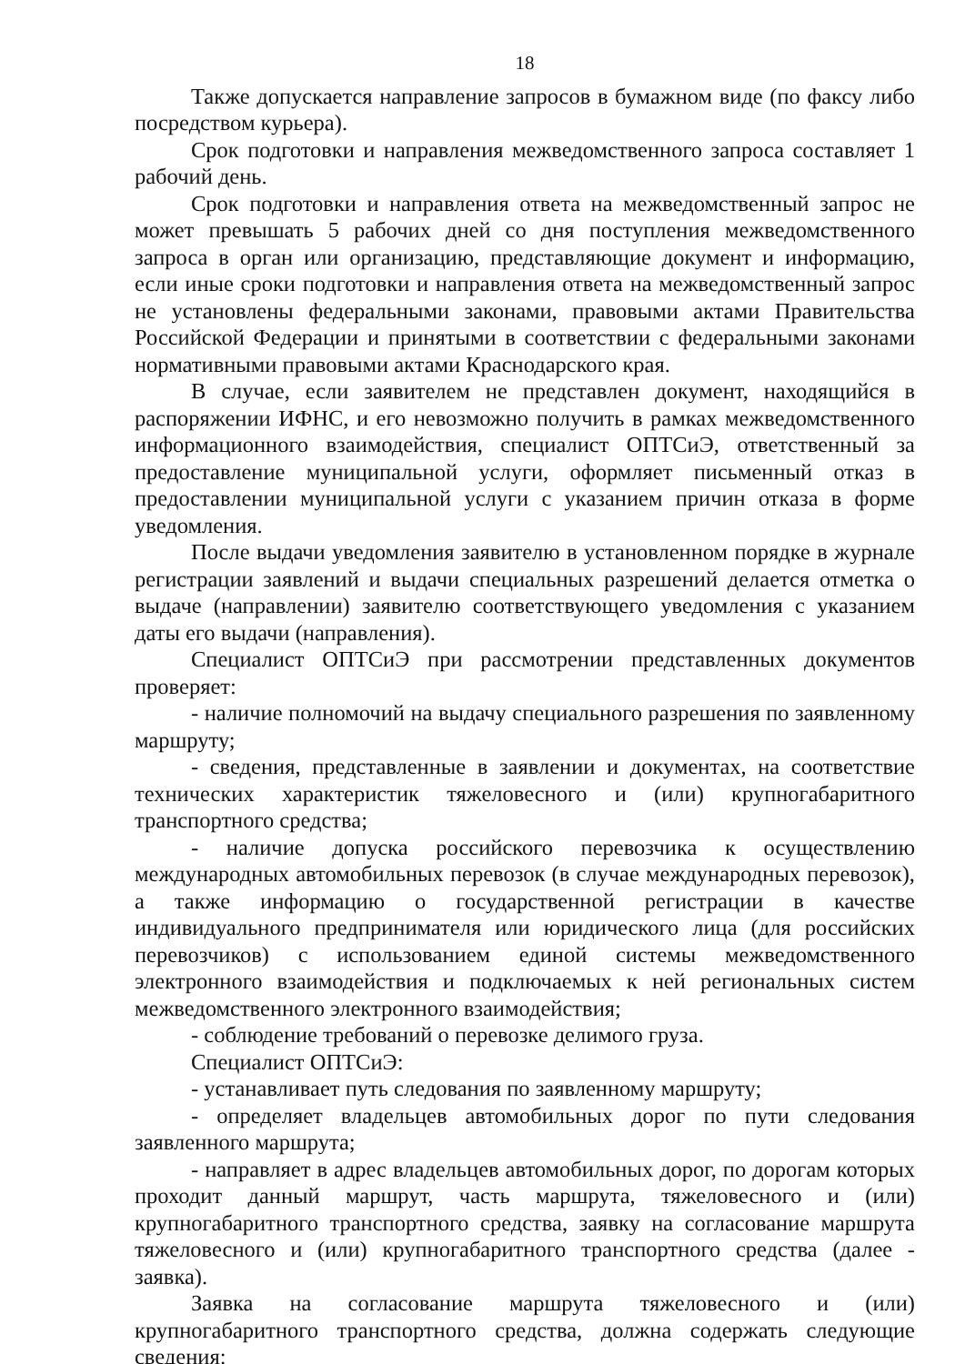18
Также допускается направление запросов в бумажном виде (по факсу либо посредством курьера).
Срок подготовки и направления межведомственного запроса составляет 1 рабочий день.
Срок подготовки и направления ответа на межведомственный запрос не может превышать 5 рабочих дней со дня поступления межведомственного запроса в орган или организацию, представляющие документ и информацию, если иные сроки подготовки и направления ответа на межведомственный запрос не установлены федеральными законами, правовыми актами Правительства Российской Федерации и принятыми в соответствии с федеральными законами нормативными правовыми актами Краснодарского края.
В случае, если заявителем не представлен документ, находящийся в распоряжении ИФНС, и его невозможно получить в рамках межведомственного информационного взаимодействия, специалист ОПТСиЭ, ответственный за предоставление муниципальной услуги, оформляет письменный отказ в предоставлении муниципальной услуги с указанием причин отказа в форме уведомления.
После выдачи уведомления заявителю в установленном порядке в журнале регистрации заявлений и выдачи специальных разрешений делается отметка о выдаче (направлении) заявителю соответствующего уведомления с указанием даты его выдачи (направления).
Специалист ОПТСиЭ при рассмотрении представленных документов проверяет:
- наличие полномочий на выдачу специального разрешения по заявленному маршруту;
- сведения, представленные в заявлении и документах, на соответствие технических характеристик тяжеловесного и (или) крупногабаритного транспортного средства;
- наличие допуска российского перевозчика к осуществлению международных автомобильных перевозок (в случае международных перевозок), а также информацию о государственной регистрации в качестве индивидуального предпринимателя или юридического лица (для российских перевозчиков) с использованием единой системы межведомственного электронного взаимодействия и подключаемых к ней региональных систем межведомственного электронного взаимодействия;
- соблюдение требований о перевозке делимого груза.
Специалист ОПТСиЭ:
- устанавливает путь следования по заявленному маршруту;
- определяет владельцев автомобильных дорог по пути следования заявленного маршрута;
- направляет в адрес владельцев автомобильных дорог, по дорогам которых проходит данный маршрут, часть маршрута, тяжеловесного и (или) крупногабаритного транспортного средства, заявку на согласование маршрута тяжеловесного и (или) крупногабаритного транспортного средства (далее - заявка).
Заявка на согласование маршрута тяжеловесного и (или) крупногабаритного транспортного средства, должна содержать следующие сведения: